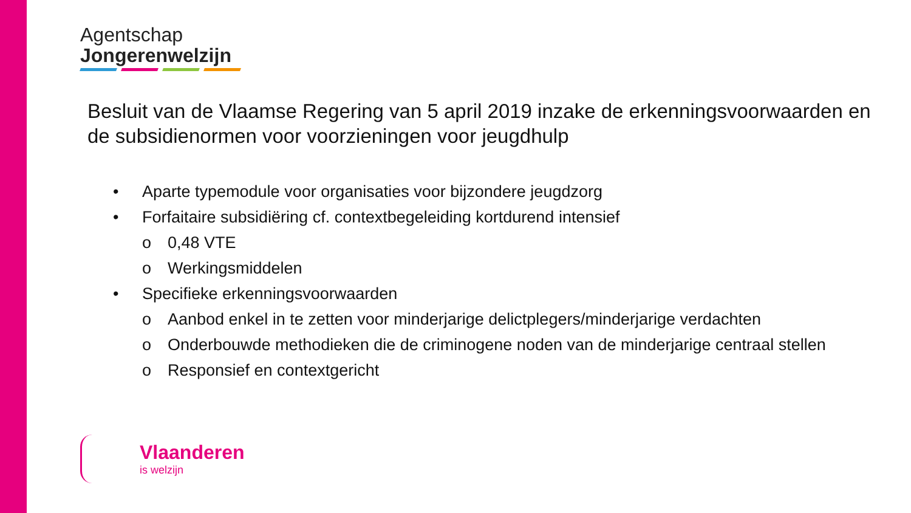Agentschap
Jongerenwelzijn
Besluit van de Vlaamse Regering van 5 april 2019 inzake de erkenningsvoorwaarden en de subsidienormen voor voorzieningen voor jeugdhulp
• Aparte typemodule voor organisaties voor bijzondere jeugdzorg
• Forfaitaire subsidiëring cf. contextbegeleiding kortdurend intensief
o 0,48 VTE
o Werkingsmiddelen
• Specifieke erkenningsvoorwaarden
o Aanbod enkel in te zetten voor minderjarige delictplegers/minderjarige verdachten
o Onderbouwde methodieken die de criminogene noden van de minderjarige centraal stellen
o Responsief en contextgericht
Vlaanderen
is welzijn